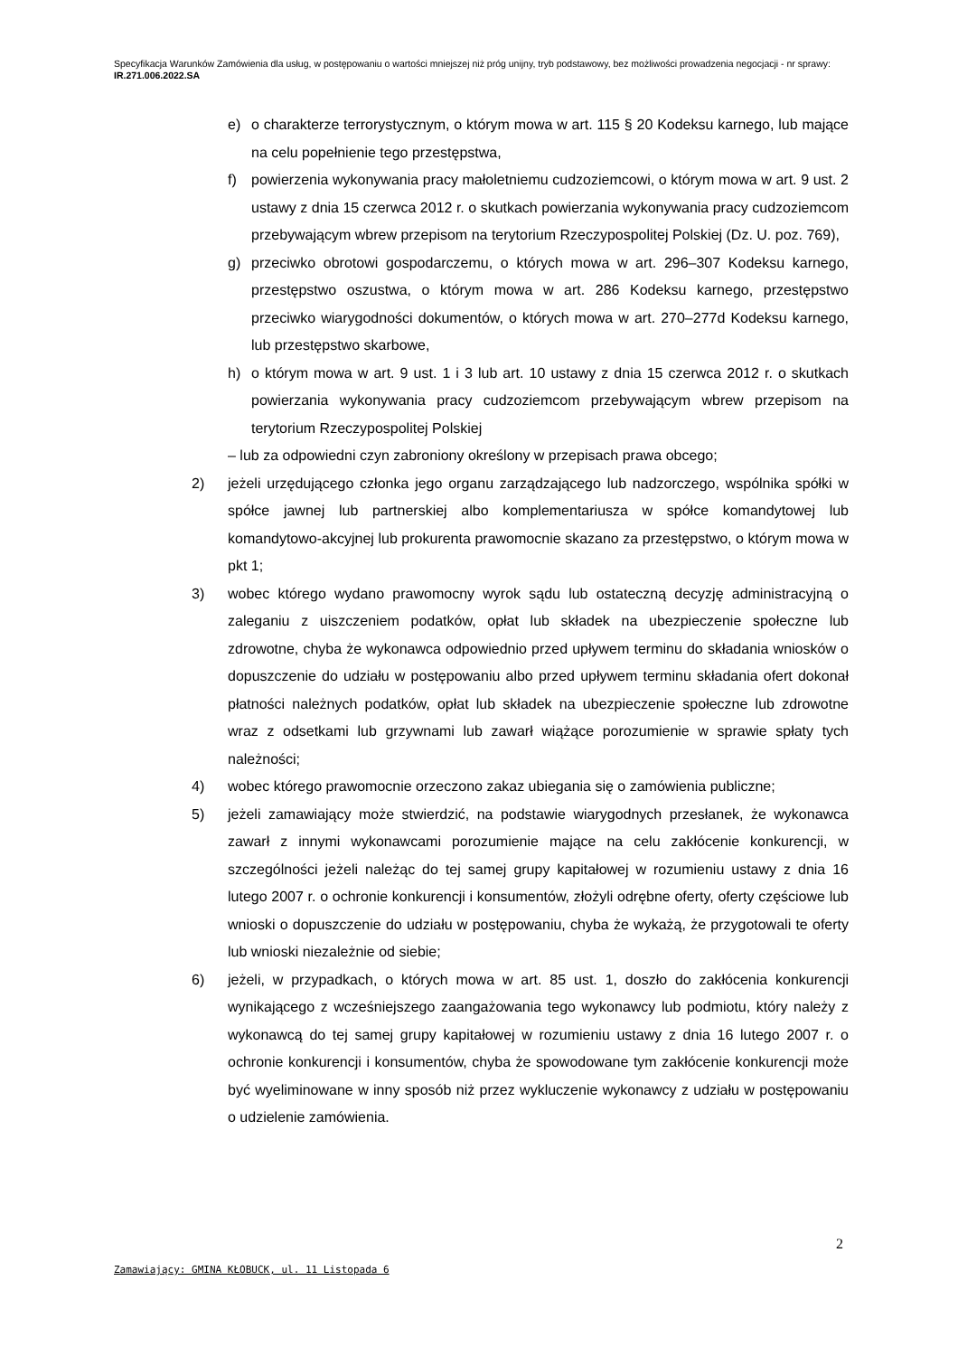Specyfikacja Warunków Zamówienia dla usług, w postępowaniu o wartości mniejszej niż próg unijny, tryb podstawowy, bez możliwości prowadzenia negocjacji - nr sprawy: IR.271.006.2022.SA
e) o charakterze terrorystycznym, o którym mowa w art. 115 § 20 Kodeksu karnego, lub mające na celu popełnienie tego przestępstwa,
f) powierzenia wykonywania pracy małoletniemu cudzoziemcowi, o którym mowa w art. 9 ust. 2 ustawy z dnia 15 czerwca 2012 r. o skutkach powierzania wykonywania pracy cudzoziemcom przebywającym wbrew przepisom na terytorium Rzeczypospolitej Polskiej (Dz. U. poz. 769),
g) przeciwko obrotowi gospodarczemu, o których mowa w art. 296–307 Kodeksu karnego, przestępstwo oszustwa, o którym mowa w art. 286 Kodeksu karnego, przestępstwo przeciwko wiarygodności dokumentów, o których mowa w art. 270–277d Kodeksu karnego, lub przestępstwo skarbowe,
h) o którym mowa w art. 9 ust. 1 i 3 lub art. 10 ustawy z dnia 15 czerwca 2012 r. o skutkach powierzania wykonywania pracy cudzoziemcom przebywającym wbrew przepisom na terytorium Rzeczypospolitej Polskiej
– lub za odpowiedni czyn zabroniony określony w przepisach prawa obcego;
2) jeżeli urzędującego członka jego organu zarządzającego lub nadzorczego, wspólnika spółki w spółce jawnej lub partnerskiej albo komplementariusza w spółce komandytowej lub komandytowo-akcyjnej lub prokurenta prawomocnie skazano za przestępstwo, o którym mowa w pkt 1;
3) wobec którego wydano prawomocny wyrok sądu lub ostateczną decyzję administracyjną o zaleganiu z uiszczeniem podatków, opłat lub składek na ubezpieczenie społeczne lub zdrowotne, chyba że wykonawca odpowiednio przed upływem terminu do składania wniosków o dopuszczenie do udziału w postępowaniu albo przed upływem terminu składania ofert dokonał płatności należnych podatków, opłat lub składek na ubezpieczenie społeczne lub zdrowotne wraz z odsetkami lub grzywnami lub zawarł wiążące porozumienie w sprawie spłaty tych należności;
4) wobec którego prawomocnie orzeczono zakaz ubiegania się o zamówienia publiczne;
5) jeżeli zamawiający może stwierdzić, na podstawie wiarygodnych przesłanek, że wykonawca zawarł z innymi wykonawcami porozumienie mające na celu zakłócenie konkurencji, w szczególności jeżeli należąc do tej samej grupy kapitałowej w rozumieniu ustawy z dnia 16 lutego 2007 r. o ochronie konkurencji i konsumentów, złożyli odrębne oferty, oferty częściowe lub wnioski o dopuszczenie do udziału w postępowaniu, chyba że wykażą, że przygotowali te oferty lub wnioski niezależnie od siebie;
6) jeżeli, w przypadkach, o których mowa w art. 85 ust. 1, doszło do zakłócenia konkurencji wynikającego z wcześniejszego zaangażowania tego wykonawcy lub podmiotu, który należy z wykonawcą do tej samej grupy kapitałowej w rozumieniu ustawy z dnia 16 lutego 2007 r. o ochronie konkurencji i konsumentów, chyba że spowodowane tym zakłócenie konkurencji może być wyeliminowane w inny sposób niż przez wykluczenie wykonawcy z udziału w postępowaniu o udzielenie zamówienia.
2
Zamawiający: GMINA KŁOBUCK, ul. 11 Listopada 6